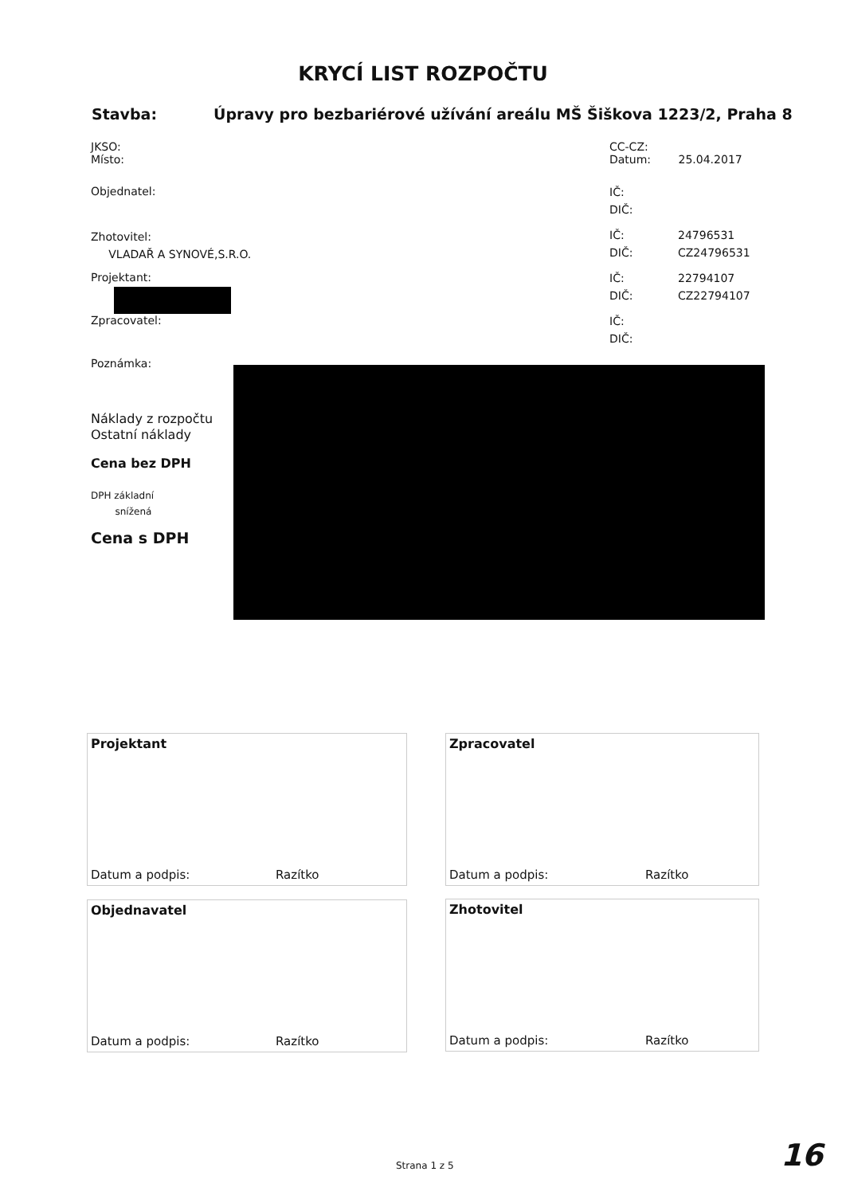KRYCÍ LIST ROZPOČTU
Stavba:
Úpravy pro bezbariérové užívání areálu MŠ Šiškova 1223/2, Praha 8
JKSO:
Místo:
CC-CZ:
Datum: 25.04.2017
Objednatel:
IČ:
DIČ:
Zhotovitel:
VLADAŘ A SYNOVÉ,S.R.O.
IČ: 24796531
DIČ: CZ24796531
Projektant:
IČ: 22794107
DIČ: CZ22794107
Zpracovatel:
IČ:
DIČ:
Poznámka:
Náklady z rozpočtu
Ostatní náklady
Cena bez DPH
DPH základní
snížená
Cena s DPH
Projektant
Datum a podpis: Razítko
Zpracovatel
Datum a podpis: Razítko
Objednavatel
Datum a podpis: Razítko
Zhotovitel
Datum a podpis: Razítko
Strana 1 z 5 16